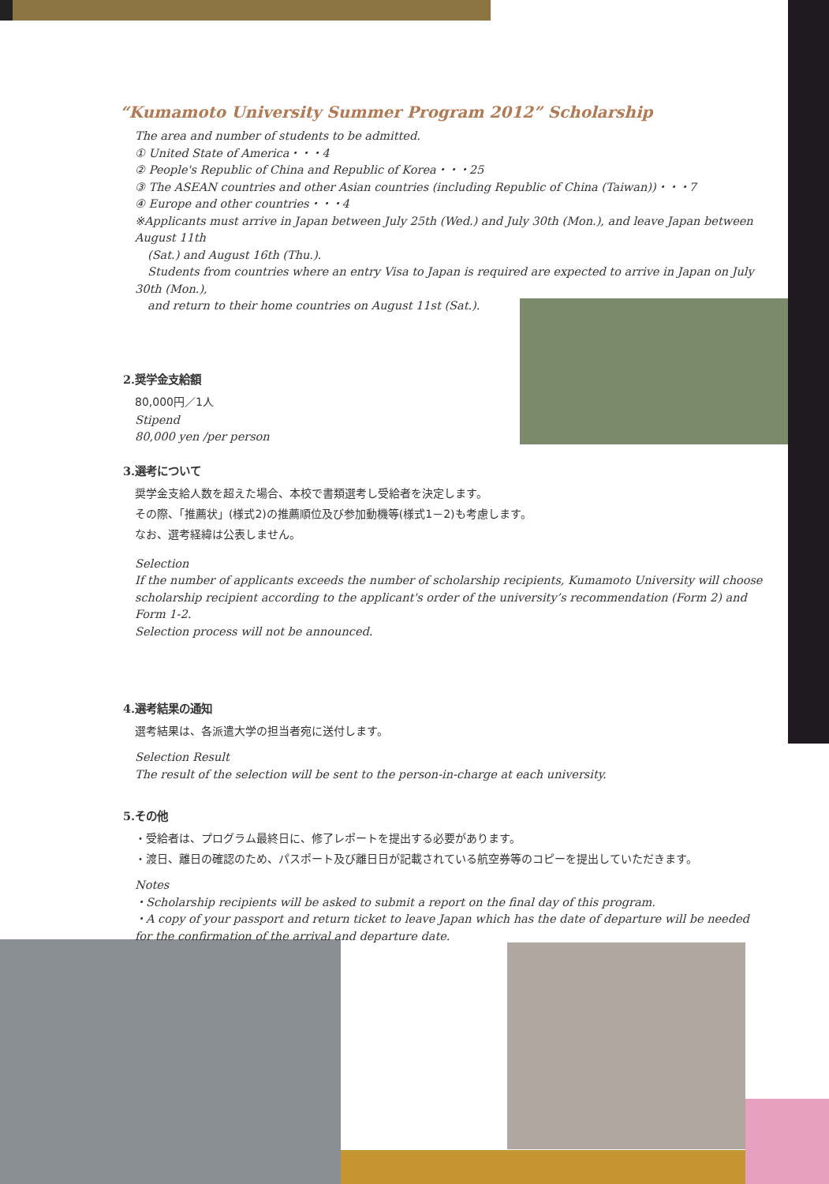“Kumamoto University Summer Program 2012” Scholarship
The area and number of students to be admitted.
① United State of America・・・4
② People's Republic of China and Republic of Korea・・・25
③ The ASEAN countries and other Asian countries (including Republic of China (Taiwan))・・・7
④ Europe and other countries・・・4
※Applicants must arrive in Japan between July 25th (Wed.) and July 30th (Mon.), and leave Japan between August 11th
(Sat.) and August 16th (Thu.).
Students from countries where an entry Visa to Japan is required are expected to arrive in Japan on July 30th (Mon.),
and return to their home countries on August 11st (Sat.).
2.奨学金支給額
80,000円／1人
Stipend
80,000 yen /per person
3.選考について
奨学金支給人数を超えた場合、本校で書類選考し受給者を決定します。
その際、「推薦状」(様式2)の推薦順位及び参加動機等(様式1－2)も考慮します。
なお、選考経緯は公表しません。
Selection
If the number of applicants exceeds the number of scholarship recipients, Kumamoto University will choose scholarship recipient according to the applicant's order of the university’s recommendation (Form 2) and Form 1-2.
Selection process will not be announced.
4.選考結果の通知
選考結果は、各派遣大学の担当者宛に送付します。
Selection Result
The result of the selection will be sent to the person-in-charge at each university.
5.その他
・受給者は、プログラム最終日に、修了レポートを提出する必要があります。
・渡日、離日の確認のため、パスポート及び離日日が記載されている航空券等のコピーを提出していただきます。
Notes
・Scholarship recipients will be asked to submit a report on the final day of this program.
・A copy of your passport and return ticket to leave Japan which has the date of departure will be needed for the confirmation of the arrival and departure date.